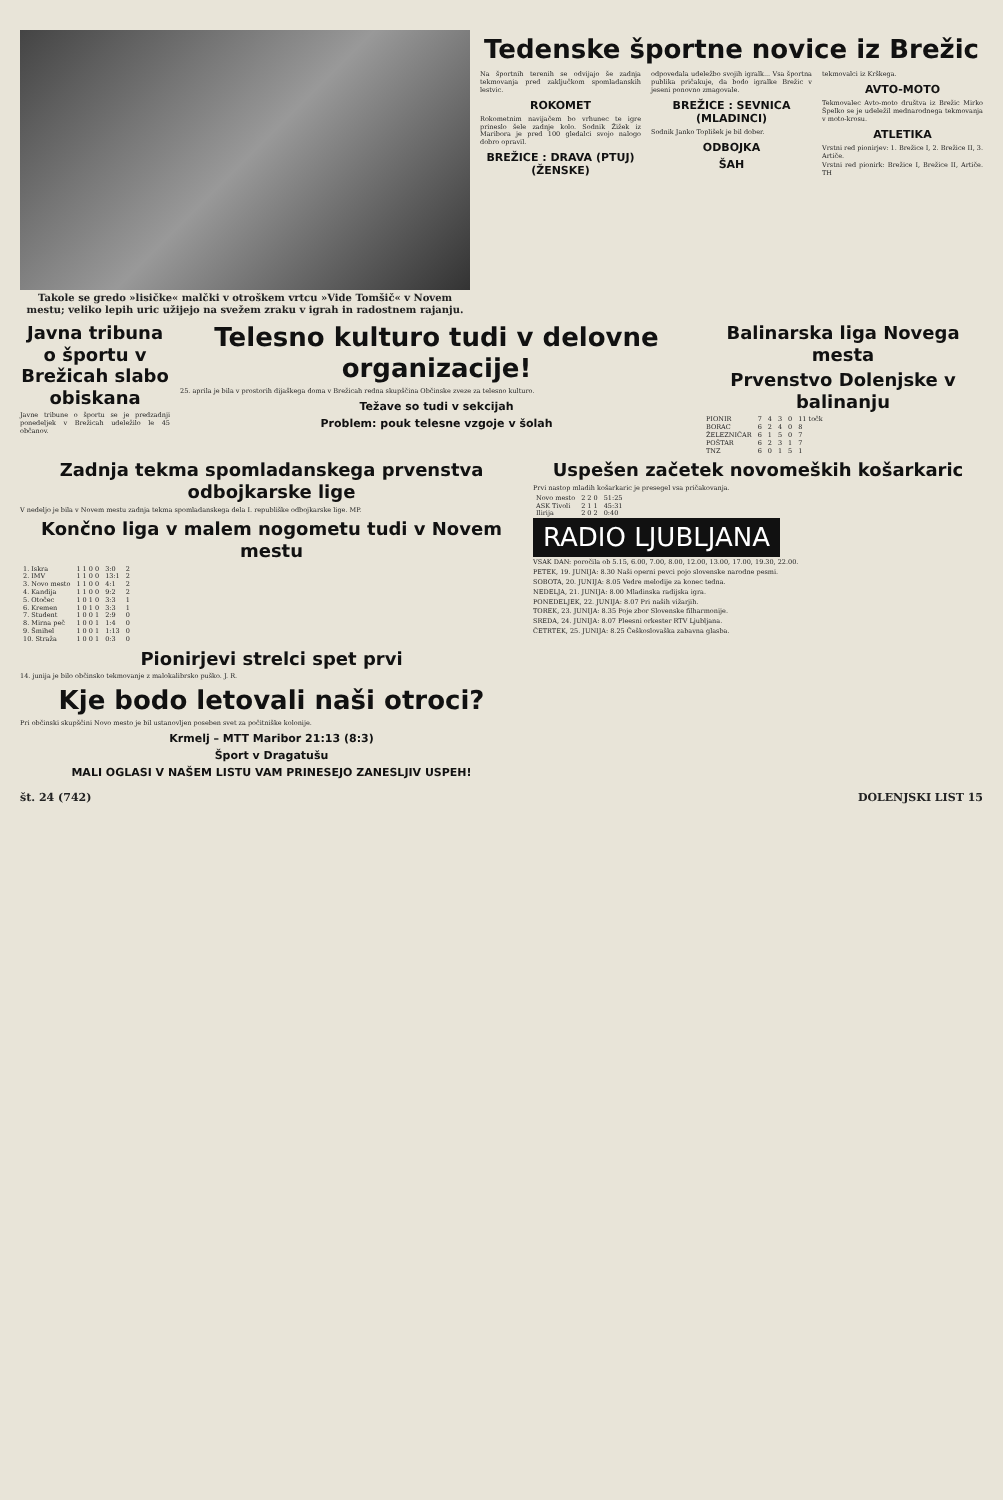Takole se gredo »lisičke« malčki v otroškem vrtcu »Vide Tomšič« v Novem mestu; veliko lepih uric užijejo na svežem zraku v igrah in radostnem rajanju.
Tedenske športne novice iz Brežic
Na športnih terenih se odvijajo še zadnja tekmovanja pred zaključkom spomladanskih lestvic.
ROKOMET
Rokometnim navijačem bo vrhunec te igre prineslo šele zadnje kolo. Sodnik Žižek iz Maribora je pred 100 gledalci svojo nalogo dobro opravil.
BREŽICE : DRAVA (PTUJ) (ŽENSKE)
odpovedala udeležbo svojih igralk... Vsa športna publika pričakuje, da bodo igralke Brežic v jeseni ponovno zmagovale.
BREŽICE : SEVNICA (MLADINCI)
Sodnik Janko Toplišek je bil dober.
ODBOJKA
ŠAH
tekmovalci iz Krškega.
AVTO-MOTO
Tekmovalec Avto-moto društva iz Brežic Mirko Špelko se je udeležil mednarodnega tekmovanja v moto-krosu.
ATLETIKA
Vrstni red pionirjev: 1. Brežice I, 2. Brežice II, 3. Artiče.
Vrstni red pionirk: Brežice I, Brežice II, Artiče. TH
Javna tribuna o športu v Brežicah slabo obiskana
Javne tribune o športu se je predzadnji ponedeljek v Brežicah udeležilo le 45 občanov.
Telesno kulturo tudi v delovne organizacije!
25. aprila je bila v prostorih dijaškega doma v Brežicah redna skupščina Občinske zveze za telesno kulturo.
Težave so tudi v sekcijah
Problem: pouk telesne vzgoje v šolah
Balinarska liga Novega mesta
Prvenstvo Dolenjske v balinanju
| PIONIR | 7 | 4 | 3 | 0 | 11 točk |
| BORAC | 6 | 2 | 4 | 0 | 8 |
| ŽELEZNIČAR | 6 | 1 | 5 | 0 | 7 |
| POŠTAR | 6 | 2 | 3 | 1 | 7 |
| TNZ | 6 | 0 | 1 | 5 | 1 |
Zadnja tekma spomladanskega prvenstva odbojkarske lige
V nedeljo je bila v Novem mestu zadnja tekma spomladanskega dela I. republiške odbojkarske lige. MP.
Končno liga v malem nogometu tudi v Novem mestu
| 1. Iskra | 1 1 0 0 | 3:0 | 2 |
| 2. IMV | 1 1 0 0 | 13:1 | 2 |
| 3. Novo mesto | 1 1 0 0 | 4:1 | 2 |
| 4. Kandija | 1 1 0 0 | 9:2 | 2 |
| 5. Otočec | 1 0 1 0 | 3:3 | 1 |
| 6. Kremen | 1 0 1 0 | 3:3 | 1 |
| 7. Student | 1 0 0 1 | 2:9 | 0 |
| 8. Mirna peč | 1 0 0 1 | 1:4 | 0 |
| 9. Šmihel | 1 0 0 1 | 1:13 | 0 |
| 10. Straža | 1 0 0 1 | 0:3 | 0 |
Pionirjevi strelci spet prvi
14. junija je bilo občinsko tekmovanje z malokalibrsko puško. J. R.
Kje bodo letovali naši otroci?
Pri občinski skupščini Novo mesto je bil ustanovljen poseben svet za počitniške kolonije.
Krmelj – MTT Maribor 21:13 (8:3)
Šport v Dragatušu
MALI OGLASI V NAŠEM LISTU VAM PRINESEJO ZANESLJIV USPEH!
Uspešen začetek novomeških košarkaric
Prvi nastop mladih košarkaric je presegel vsa pričakovanja.
| Novo mesto | 2 2 0 | 51:25 |
| ASK Tivoli | 2 1 1 | 45:31 |
| Ilirija | 2 0 2 | 0:40 |
RADIO LJUBLJANA
VSAK DAN: poročila ob 5.15, 6.00, 7.00, 8.00, 12.00, 13.00, 17.00, 19.30, 22.00.
PETEK, 19. JUNIJA: 8.30 Naši operni pevci pojo slovenske narodne pesmi.
SOBOTA, 20. JUNIJA: 8.05 Vedre melodije za konec tedna.
NEDELJA, 21. JUNIJA: 8.00 Mladinska radijska igra.
PONEDELJEK, 22. JUNIJA: 8.07 Pri naših vižarjih.
TOREK, 23. JUNIJA: 8.35 Poje zbor Slovenske filharmonije.
SREDA, 24. JUNIJA: 8.07 Pleesni orkester RTV Ljubljana.
ČETRTEK, 25. JUNIJA: 8.25 Češkoslovaška zabavna glasba.
št. 24 (742) DOLENJSKI LIST 15